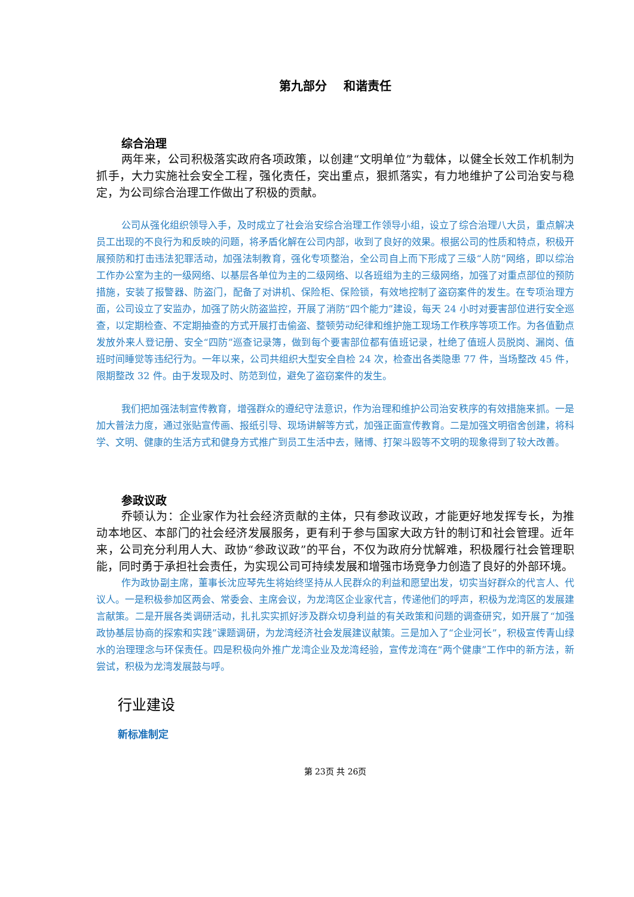第九部分 和谐责任
综合治理
两年来，公司积极落实政府各项政策，以创建“文明单位”为载体，以健全长效工作机制为抓手，大力实施社会安全工程，强化责任，突出重点，狠抓落实，有力地维护了公司治安与稳定，为公司综合治理工作做出了积极的贡献。
公司从强化组织领导入手，及时成立了社会治安综合治理工作领导小组，设立了综合治理八大员，重点解决员工出现的不良行为和反映的问题，将矛盾化解在公司内部，收到了良好的效果。根据公司的性质和特点，积极开展预防和打击违法犯罪活动，加强法制教育，强化专项整治，全公司自上而下形成了三级“人防”网络，即以综治工作办公室为主的一级网络、以基层各单位为主的二级网络、以各班组为主的三级网络，加强了对重点部位的预防措施，安装了报警器、防盗门，配备了对讲机、保险柜、保险锁，有效地控制了盗窃案件的发生。在专项治理方面，公司设立了安监办，加强了防火防盗监控，开展了消防“四个能力”建设，每天 24 小时对要害部位进行安全巡查，以定期检查、不定期抽查的方式开展打击偷盗、整顿劳动纪律和维护施工现场工作秩序等项工作。为各值勤点发放外来人登记册、安全“四防”巡查记录簿，做到每个要害部位都有值班记录，杜绝了值班人员脱岗、漏岗、值班时间睡觉等违纪行为。一年以来，公司共组织大型安全自检 24 次，检查出各类隐患 77 件，当场整改 45 件，限期整改 32 件。由于发现及时、防范到位，避免了盗窃案件的发生。
我们把加强法制宣传教育，增强群众的遵纪守法意识，作为治理和维护公司治安秩序的有效措施来抓。一是加大普法力度，通过张贴宣传画、报纸引导、现场讲解等方式，加强正面宣传教育。二是加强文明宿舍创建，将科学、文明、健康的生活方式和健身方式推广到员工生活中去，赌博、打架斗殴等不文明的现象得到了较大改善。
参政议政
乔顿认为：企业家作为社会经济贡献的主体，只有参政议政，才能更好地发挥专长，为推动本地区、本部门的社会经济发展服务，更有利于参与国家大政方针的制订和社会管理。近年来，公司充分利用人大、政协“参政议政”的平台，不仅为政府分忧解难，积极履行社会管理职能，同时勇于承担社会责任，为实现公司可持续发展和增强市场竞争力创造了良好的外部环境。
作为政协副主席，董事长沈应琴先生将始终坚持从人民群众的利益和愿望出发，切实当好群众的代言人、代议人。一是积极参加区两会、常委会、主席会议，为龙湾区企业家代言，传递他们的呼声，积极为龙湾区的发展建言献策。二是开展各类调研活动，扎扎实实抓好涉及群众切身利益的有关政策和问题的调查研究，如开展了“加强政协基层协商的探索和实践”课题调研，为龙湾经济社会发展建议献策。三是加入了“企业河长”，积极宣传青山绿水的治理理念与环保责任。四是积极向外推广龙湾企业及龙湾经验，宣传龙湾在“两个健康”工作中的新方法，新尝试，积极为龙湾发展鼓与呼。
行业建设
新标准制定
第 23页 共 26页